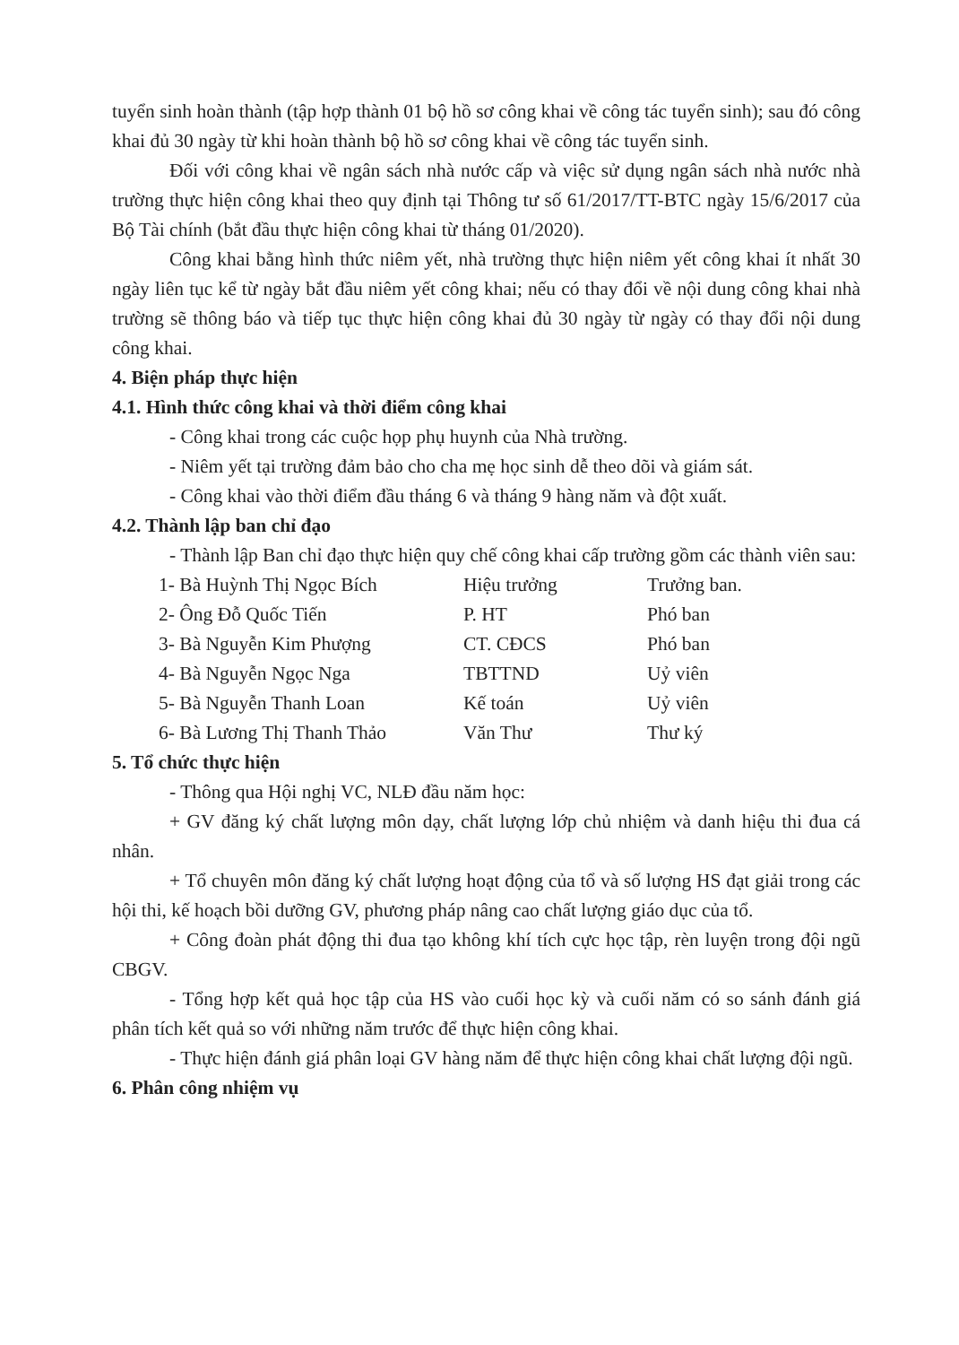tuyển sinh hoàn thành (tập hợp thành 01 bộ hồ sơ công khai về công tác tuyển sinh); sau đó công khai đủ 30 ngày từ khi hoàn thành bộ hồ sơ công khai về công tác tuyển sinh.
Đối với công khai về ngân sách nhà nước cấp và việc sử dụng ngân sách nhà nước nhà trường thực hiện công khai theo quy định tại Thông tư số 61/2017/TT-BTC ngày 15/6/2017 của Bộ Tài chính (bắt đầu thực hiện công khai từ tháng 01/2020).
Công khai bằng hình thức niêm yết, nhà trường thực hiện niêm yết công khai ít nhất 30 ngày liên tục kể từ ngày bắt đầu niêm yết công khai; nếu có thay đổi về nội dung công khai nhà trường sẽ thông báo và tiếp tục thực hiện công khai đủ 30 ngày từ ngày có thay đổi nội dung công khai.
4. Biện pháp thực hiện
4.1. Hình thức công khai và thời điểm công khai
- Công khai trong các cuộc họp phụ huynh của Nhà trường.
- Niêm yết tại trường đảm bảo cho cha mẹ học sinh dễ theo dõi và giám sát.
- Công khai vào thời điểm đầu tháng 6 và tháng 9 hàng năm và đột xuất.
4.2. Thành lập ban chỉ đạo
- Thành lập Ban chỉ đạo thực hiện quy chế công khai cấp trường gồm các thành viên sau:
| 1- Bà Huỳnh Thị Ngọc Bích | Hiệu trưởng | Trưởng ban. |
| 2- Ông Đỗ Quốc Tiến | P. HT | Phó ban |
| 3- Bà Nguyễn Kim Phượng | CT. CĐCS | Phó ban |
| 4- Bà Nguyễn Ngọc Nga | TBTTND | Uỷ viên |
| 5- Bà Nguyễn Thanh Loan | Kế toán | Uỷ viên |
| 6- Bà Lương Thị Thanh Thảo | Văn Thư | Thư ký |
5. Tổ chức thực hiện
- Thông qua Hội nghị VC, NLĐ đầu năm học:
+ GV đăng ký chất lượng môn dạy, chất lượng lớp chủ nhiệm và danh hiệu thi đua cá nhân.
+ Tổ chuyên môn đăng ký chất lượng hoạt động của tổ và số lượng HS đạt giải trong các hội thi, kế hoạch bồi dưỡng GV, phương pháp nâng cao chất lượng giáo dục của tổ.
+ Công đoàn phát động thi đua tạo không khí tích cực học tập, rèn luyện trong đội ngũ CBGV.
- Tổng hợp kết quả học tập của HS vào cuối học kỳ và cuối năm có so sánh đánh giá phân tích kết quả so với những năm trước để thực hiện công khai.
- Thực hiện đánh giá phân loại GV hàng năm để thực hiện công khai chất lượng đội ngũ.
6. Phân công nhiệm vụ